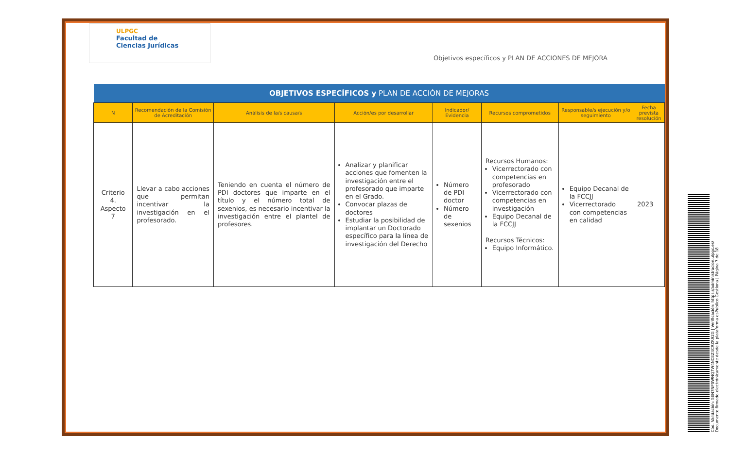ULPGC
Facultad de
Ciencias Jurídicas
Objetivos específicos y PLAN DE ACCIONES DE MEJORA
| OBJETIVOS ESPECÍFICOS y PLAN DE ACCIÓN DE MEJORAS | | | | | | | |
| --- | --- | --- | --- | --- | --- | --- | --- |
| N | Recomendación de la Comisión de Acreditación | Análisis de la/s causa/s | Acción/es por desarrollar | Indicador/ Evidencia | Recursos comprometidos | Responsable/s ejecución y/o seguimiento | Fecha prevista resolución |
| Criterio 4. Aspecto 7 | Llevar a cabo acciones que permitan incentivar la investigación en el profesorado. | Teniendo en cuenta el número de PDI doctores que imparte en el título y el número total de sexenios, es necesario incentivar la investigación entre el plantel de profesores. | Analizar y planificar acciones que fomenten la investigación entre el profesorado que imparte en el Grado. Convocar plazas de doctores Estudiar la posibilidad de implantar un Doctorado específico para la línea de investigación del Derecho | Número de PDI doctor Número de sexenios | Recursos Humanos: Vicerrectorado con competencias en profesorado Vicerrectorado con competencias en investigación Equipo Decanal de la FCCJJ Recursos Técnicos: Equipo Informático. | Equipo Decanal de la FCCJJ Vicerrectorado con competencias en calidad | 2023 |
Cód. Validación: 5EN7NPSWNQ7W4NCEZ4CRZR92G | Verificación: https://administracion.ulpgc.es/
Documento firmado electrónicamente desde la plataforma esPublico Gestiona | Página 7 de 18